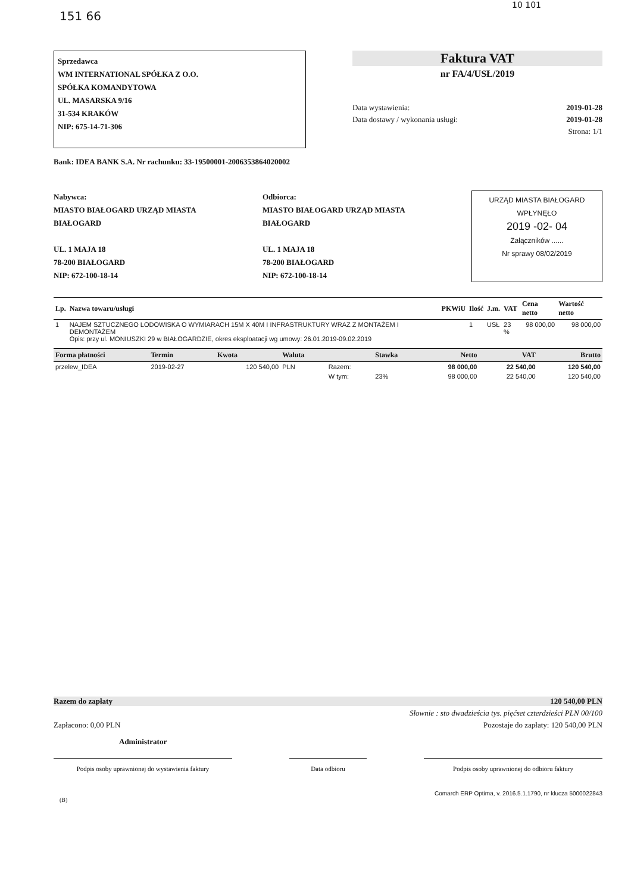151 66
10 101
Sprzedawca
WM INTERNATIONAL SPÓŁKA Z O.O.
SPÓŁKA KOMANDYTOWA
UL. MASARSKA 9/16
31-534 KRAKÓW
NIP: 675-14-71-306
Faktura VAT
nr FA/4/USŁ/2019
Data wystawienia: 2019-01-28
Data dostawy / wykonania usługi: 2019-01-28
Strona: 1/1
Bank: IDEA BANK S.A. Nr rachunku: 33-19500001-2006353864020002
Nabywca:
MIASTO BIAŁOGARD URZĄD MIASTA BIAŁOGARD
UL. 1 MAJA 18
78-200 BIAŁOGARD
NIP: 672-100-18-14
Odbiorca:
MIASTO BIAŁOGARD URZĄD MIASTA BIAŁOGARD
UL. 1 MAJA 18
78-200 BIAŁOGARD
NIP: 672-100-18-14
URZĄD MIASTA BIAŁOGARD
WPŁYNĘŁO
2019 -02- 04
Załączników ......
Nr sprawy 08/02/2019
| Lp. | Nazwa towaru/usługi | PKWiU | Ilość | J.m. | VAT | Cena netto | Wartość netto |
| --- | --- | --- | --- | --- | --- | --- | --- |
| 1 | NAJEM SZTUCZNEGO LODOWISKA O WYMIARACH 15M X 40M I INFRASTRUKTURY WRAZ Z MONTAŻEM I DEMONTAŻEM Opis: przy ul. MONIUSZKI 29 w BIAŁOGARDZIE, okres eksploatacji wg umowy: 26.01.2019-09.02.2019 | | 1 | USŁ | 23 % | 98 000,00 | 98 000,00 |
| Forma płatności | Termin | Kwota | Waluta | | Stawka | Netto | VAT | Brutto |
| --- | --- | --- | --- | --- | --- | --- | --- | --- |
| przelew_IDEA | 2019-02-27 | 120 540,00 | PLN | Razem: | | 98 000,00 | 22 540,00 | 120 540,00 |
| | | | | W tym: | 23% | 98 000,00 | 22 540,00 | 120 540,00 |
Razem do zapłaty 120 540,00 PLN
Słownie : sto dwadzieścia tys. pięćset czterdzieści PLN 00/100
Zapłacono: 0,00 PLN Pozostaje do zapłaty: 120 540,00 PLN
Administrator
Podpis osoby uprawnionej do wystawienia faktury
Data odbioru Podpis osoby uprawnionej do odbioru faktury
Comarch ERP Optima, v. 2016.5.1.1790, nr klucza 5000022843
(B)